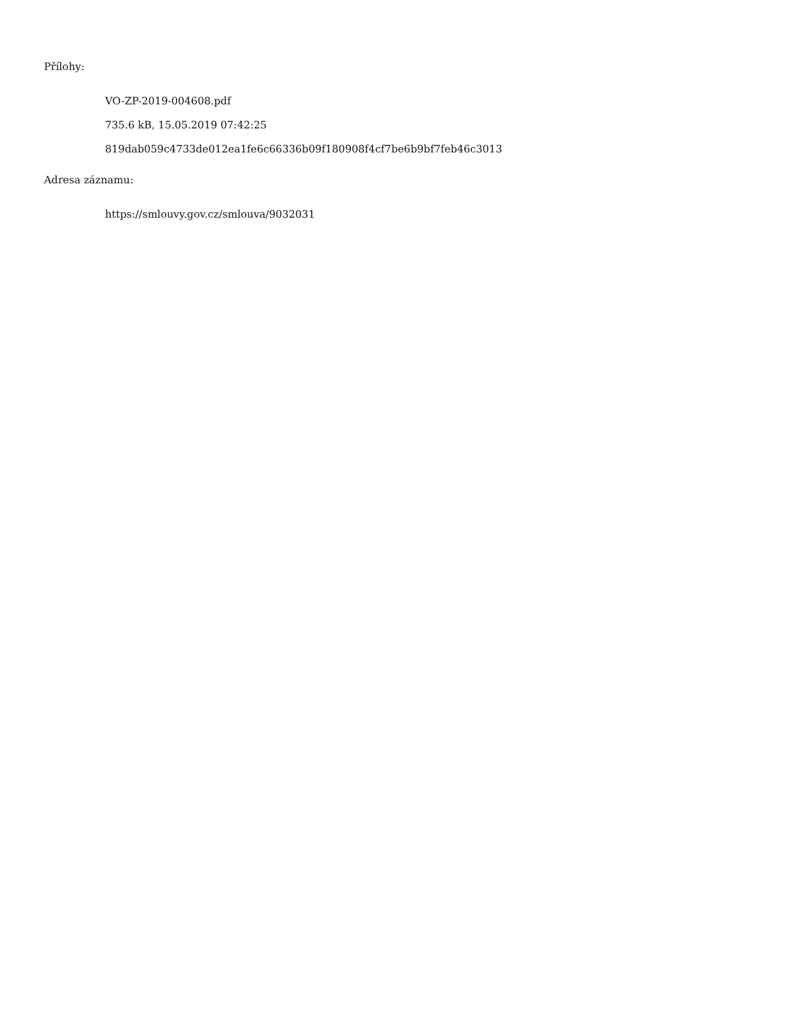Přílohy:
VO-ZP-2019-004608.pdf
735.6 kB, 15.05.2019 07:42:25
819dab059c4733de012ea1fe6c66336b09f180908f4cf7be6b9bf7feb46c3013
Adresa záznamu:
https://smlouvy.gov.cz/smlouva/9032031